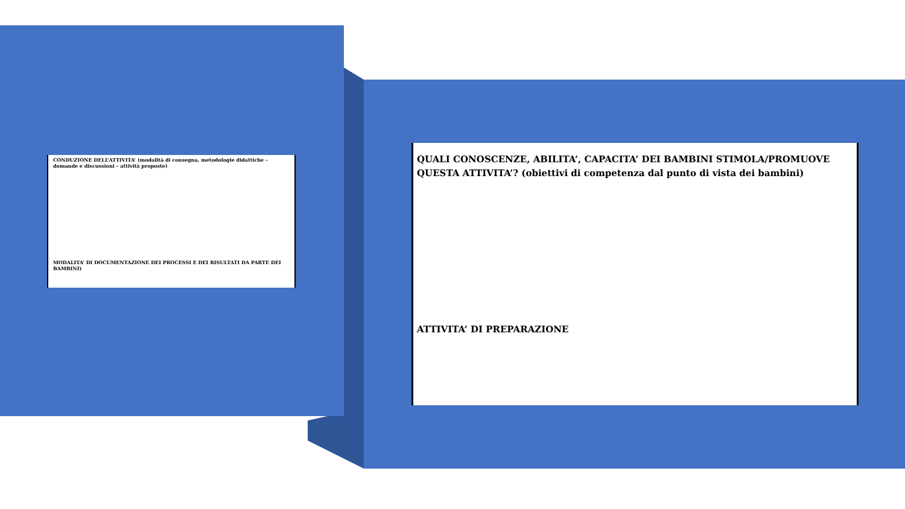CONDUZIONE DELL’ATTIVITA’ (modalità di consegna, metodologie didattiche – domande e discussioni – attività proposte)
MODALITA’ DI DOCUMENTAZIONE DEI PROCESSI E DEI RISULTATI DA PARTE DEI BAMBINI)
QUALI CONOSCENZE, ABILITA’, CAPACITA’ DEI BAMBINI STIMOLA/PROMUOVE QUESTA ATTIVITA’? (obiettivi di competenza dal punto di vista dei bambini)
ATTIVITA’ DI PREPARAZIONE